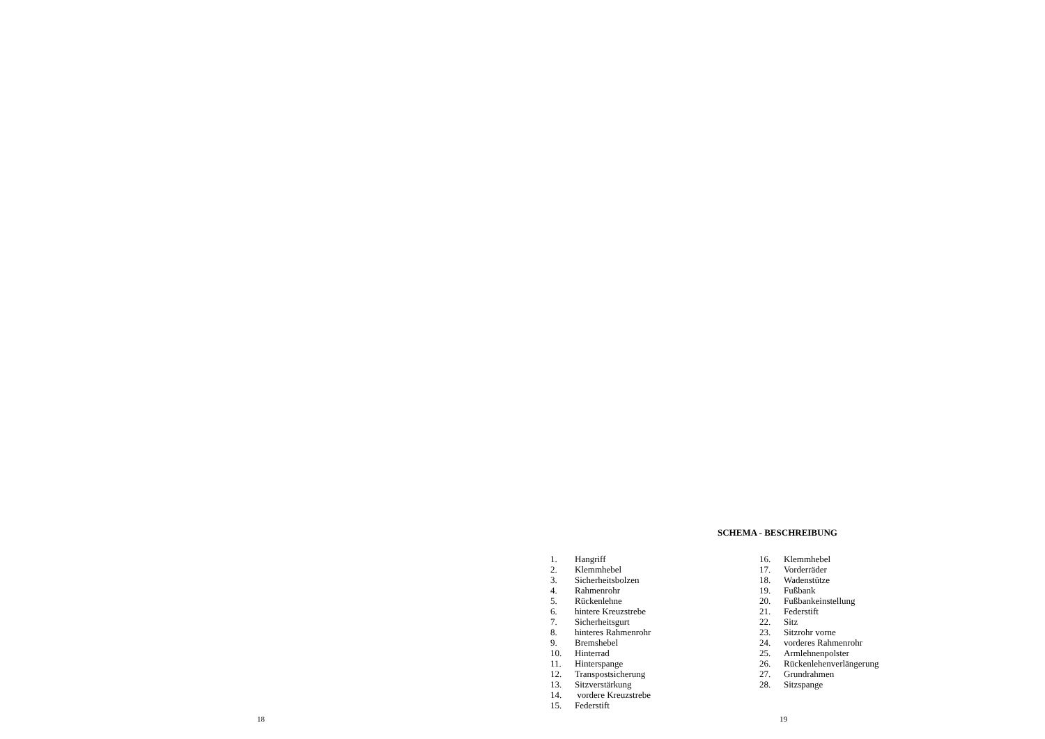SCHEMA - BESCHREIBUNG
1. Hangriff
2. Klemmhebel
3. Sicherheitsbolzen
4. Rahmenrohr
5. Rückenlehne
6. hintere Kreuzstrebe
7. Sicherheitsgurt
8. hinteres Rahmenrohr
9. Bremshebel
10. Hinterrad
11. Hinterspange
12. Transpostsicherung
13. Sitzverstärkung
14. vordere Kreuzstrebe
15. Federstift
16. Klemmhebel
17. Vorderräder
18. Wadenstütze
19. Fußbank
20. Fußbankeinstellung
21. Federstift
22. Sitz
23. Sitzrohr vorne
24. vorderes Rahmenrohr
25. Armlehnenpolster
26. Rückenlehenverlängerung
27. Grundrahmen
28. Sitzspange
18 19